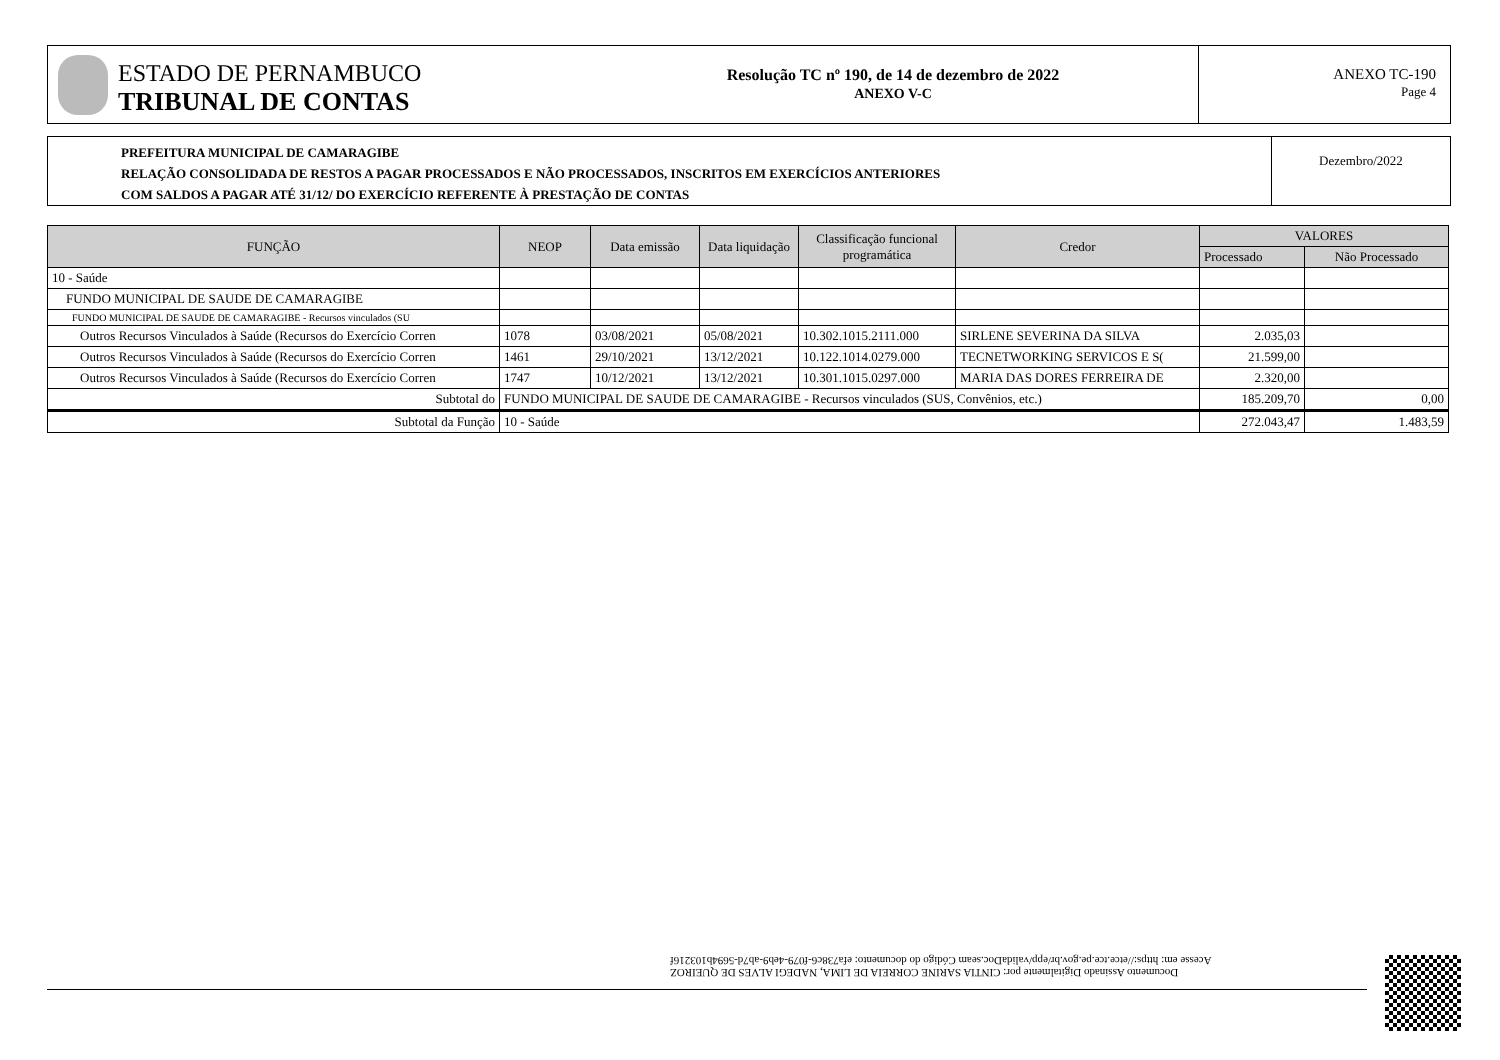ESTADO DE PERNAMBUCO
TRIBUNAL DE CONTAS
Resolução TC nº 190, de 14 de dezembro de 2022
ANEXO V-C
ANEXO TC-190
Page 4
PREFEITURA MUNICIPAL DE CAMARAGIBE
RELAÇÃO CONSOLIDADA DE RESTOS A PAGAR PROCESSADOS E NÃO PROCESSADOS, INSCRITOS EM EXERCÍCIOS ANTERIORES
COM SALDOS A PAGAR ATÉ 31/12/ DO EXERCÍCIO REFERENTE À PRESTAÇÃO DE CONTAS
Dezembro/2022
| FUNÇÃO | NEOP | Data emissão | Data liquidação | Classificação funcional programática | Credor | VALORES | |
| --- | --- | --- | --- | --- | --- | --- | --- |
| | | | | | | Processado | Não Processado |
| 10 - Saúde | | | | | | | |
| FUNDO MUNICIPAL DE SAUDE DE CAMARAGIBE | | | | | | | |
| FUNDO MUNICIPAL DE SAUDE DE CAMARAGIBE - Recursos vinculados (SU | | | | | | | |
| Outros Recursos Vinculados à Saúde (Recursos do Exercício Corren | 1078 | 03/08/2021 | 05/08/2021 | 10.302.1015.2111.000 | SIRLENE SEVERINA DA SILVA | 2.035,03 | |
| Outros Recursos Vinculados à Saúde (Recursos do Exercício Corren | 1461 | 29/10/2021 | 13/12/2021 | 10.122.1014.0279.000 | TECNETWORKING SERVICOS E S( | 21.599,00 | |
| Outros Recursos Vinculados à Saúde (Recursos do Exercício Corren | 1747 | 10/12/2021 | 13/12/2021 | 10.301.1015.0297.000 | MARIA DAS DORES FERREIRA DE | 2.320,00 | |
| Subtotal do | FUNDO MUNICIPAL DE SAUDE DE CAMARAGIBE - Recursos vinculados (SUS, Convênios, etc.) | | | | | 185.209,70 | 0,00 |
| Subtotal da Função | 10 - Saúde | | | | | 272.043,47 | 1.483,59 |
Documento Assinado Digitalmente por: CINTIA SARINE CORREIA DE LIMA, NADEGI ALVES DE QUEIROZ
Acesse em: https://etce.tce.pe.gov.br/epp/validaDoc.seam Código do documento: efa738c6-f079-4eb9-ab7d-5694b103216f